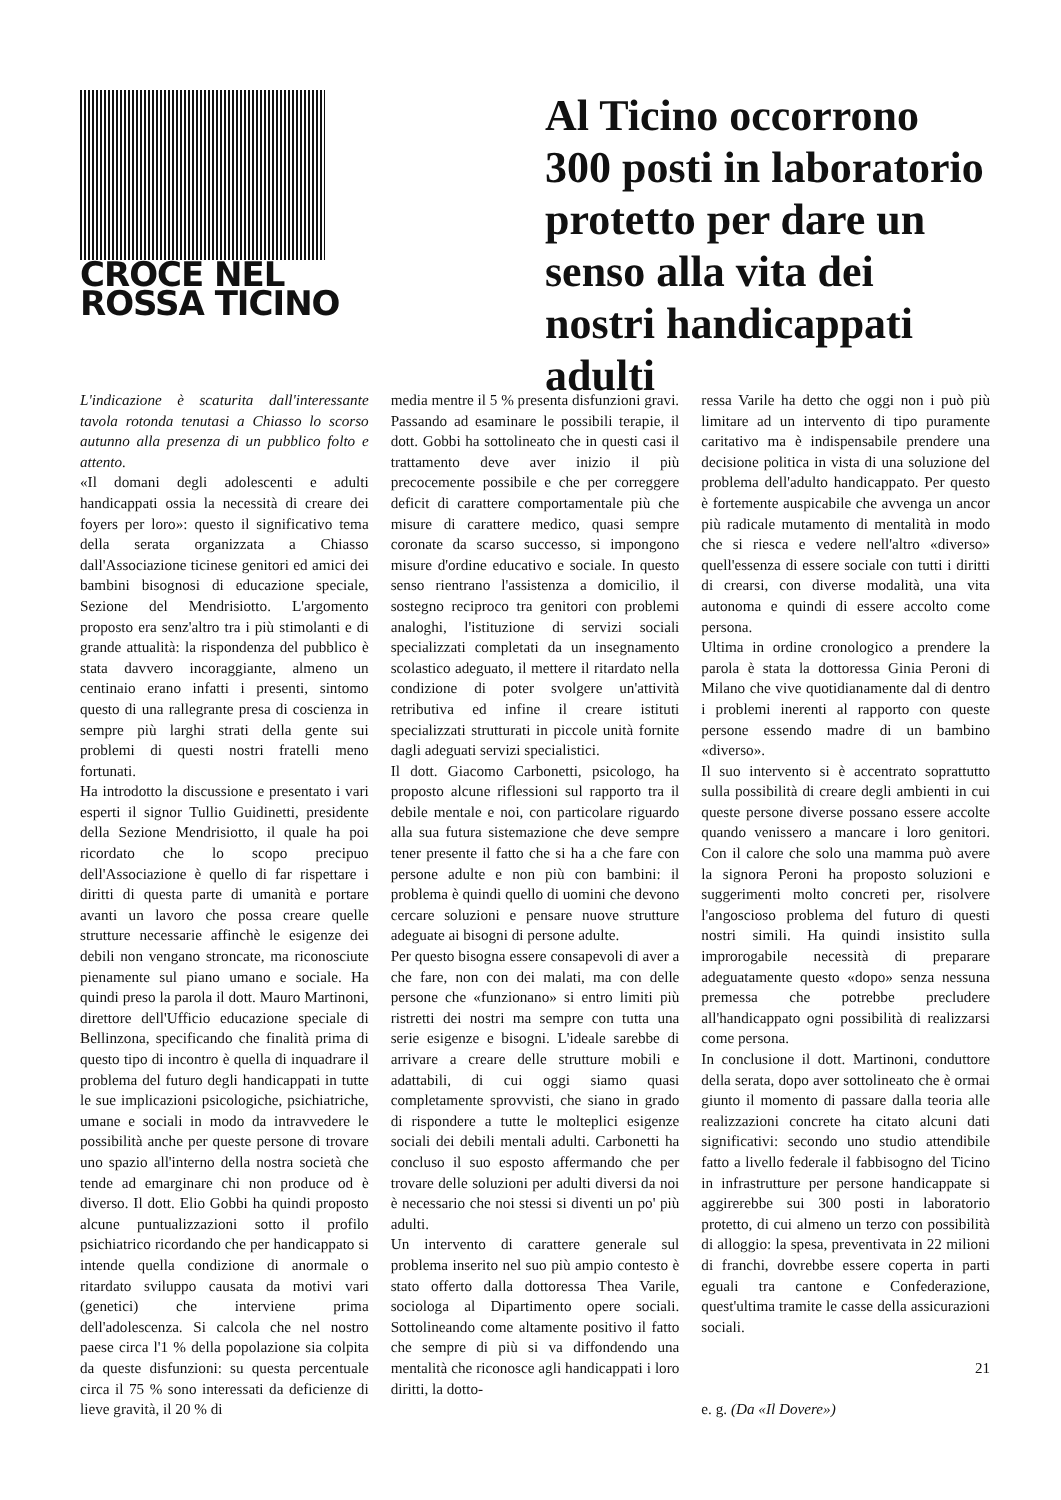CROCE NEL
ROSSA TICINO
Al Ticino occorrono 300 posti in laboratorio protetto per dare un senso alla vita dei nostri handicappati adulti
L'indicazione è scaturita dall'interessante tavola rotonda tenutasi a Chiasso lo scorso autunno alla presenza di un pubblico folto e attento.
«Il domani degli adolescenti e adulti handicappati ossia la necessità di creare dei foyers per loro»: questo il significativo tema della serata organizzata a Chiasso dall'Associazione ticinese genitori ed amici dei bambini bisognosi di educazione speciale, Sezione del Mendrisiotto. L'argomento proposto era senz'altro tra i più stimolanti e di grande attualità: la rispondenza del pubblico è stata davvero incoraggiante, almeno un centinaio erano infatti i presenti, sintomo questo di una rallegrante presa di coscienza in sempre più larghi strati della gente sui problemi di questi nostri fratelli meno fortunati.
Ha introdotto la discussione e presentato i vari esperti il signor Tullio Guidinetti, presidente della Sezione Mendrisiotto, il quale ha poi ricordato che lo scopo precipuo dell'Associazione è quello di far rispettare i diritti di questa parte di umanità e portare avanti un lavoro che possa creare quelle strutture necessarie affinchè le esigenze dei debili non vengano stroncate, ma riconosciute pienamente sul piano umano e sociale. Ha quindi preso la parola il dott. Mauro Martinoni, direttore dell'Ufficio educazione speciale di Bellinzona, specificando che finalità prima di questo tipo di incontro è quella di inquadrare il problema del futuro degli handicappati in tutte le sue implicazioni psicologiche, psichiatriche, umane e sociali in modo da intravvedere le possibilità anche per queste persone di trovare uno spazio all'interno della nostra società che tende ad emarginare chi non produce od è diverso. Il dott. Elio Gobbi ha quindi proposto alcune puntualizzazioni sotto il profilo psichiatrico ricordando che per handicappato si intende quella condizione di anormale o ritardato sviluppo causata da motivi vari (genetici) che interviene prima dell'adolescenza. Si calcola che nel nostro paese circa l'1 % della popolazione sia colpita da queste disfunzioni: su questa percentuale circa il 75 % sono interessati da deficienze di lieve gravità, il 20 % di
media mentre il 5 % presenta disfunzioni gravi.
Passando ad esaminare le possibili terapie, il dott. Gobbi ha sottolineato che in questi casi il trattamento deve aver inizio il più precocemente possibile e che per correggere deficit di carattere comportamentale più che misure di carattere medico, quasi sempre coronate da scarso successo, si impongono misure d'ordine educativo e sociale. In questo senso rientrano l'assistenza a domicilio, il sostegno reciproco tra genitori con problemi analoghi, l'istituzione di servizi sociali specializzati completati da un insegnamento scolastico adeguato, il mettere il ritardato nella condizione di poter svolgere un'attività retributiva ed infine il creare istituti specializzati strutturati in piccole unità fornite dagli adeguati servizi specialistici.
Il dott. Giacomo Carbonetti, psicologo, ha proposto alcune riflessioni sul rapporto tra il debile mentale e noi, con particolare riguardo alla sua futura sistemazione che deve sempre tener presente il fatto che si ha a che fare con persone adulte e non più con bambini: il problema è quindi quello di uomini che devono cercare soluzioni e pensare nuove strutture adeguate ai bisogni di persone adulte.
Per questo bisogna essere consapevoli di aver a che fare, non con dei malati, ma con delle persone che «funzionano» si entro limiti più ristretti dei nostri ma sempre con tutta una serie esigenze e bisogni. L'ideale sarebbe di arrivare a creare delle strutture mobili e adattabili, di cui oggi siamo quasi completamente sprovvisti, che siano in grado di rispondere a tutte le molteplici esigenze sociali dei debili mentali adulti. Carbonetti ha concluso il suo esposto affermando che per trovare delle soluzioni per adulti diversi da noi è necessario che noi stessi si diventi un po' più adulti.
Un intervento di carattere generale sul problema inserito nel suo più ampio contesto è stato offerto dalla dottoressa Thea Varile, sociologa al Dipartimento opere sociali. Sottolineando come altamente positivo il fatto che sempre di più si va diffondendo una mentalità che riconosce agli handicappati i loro diritti, la dotto-
ressa Varile ha detto che oggi non i può più limitare ad un intervento di tipo puramente caritativo ma è indispensabile prendere una decisione politica in vista di una soluzione del problema dell'adulto handicappato. Per questo è fortemente auspicabile che avvenga un ancor più radicale mutamento di mentalità in modo che si riesca e vedere nell'altro «diverso» quell'essenza di essere sociale con tutti i diritti di crearsi, con diverse modalità, una vita autonoma e quindi di essere accolto come persona.
Ultima in ordine cronologico a prendere la parola è stata la dottoressa Ginia Peroni di Milano che vive quotidianamente dal di dentro i problemi inerenti al rapporto con queste persone essendo madre di un bambino «diverso».
Il suo intervento si è accentrato soprattutto sulla possibilità di creare degli ambienti in cui queste persone diverse possano essere accolte quando venissero a mancare i loro genitori. Con il calore che solo una mamma può avere la signora Peroni ha proposto soluzioni e suggerimenti molto concreti per, risolvere l'angoscioso problema del futuro di questi nostri simili. Ha quindi insistito sulla improrogabile necessità di preparare adeguatamente questo «dopo» senza nessuna premessa che potrebbe precludere all'handicappato ogni possibilità di realizzarsi come persona.
In conclusione il dott. Martinoni, conduttore della serata, dopo aver sottolineato che è ormai giunto il momento di passare dalla teoria alle realizzazioni concrete ha citato alcuni dati significativi: secondo uno studio attendibile fatto a livello federale il fabbisogno del Ticino in infrastrutture per persone handicappate si aggirerebbe sui 300 posti in laboratorio protetto, di cui almeno un terzo con possibilità di alloggio: la spesa, preventivata in 22 milioni di franchi, dovrebbe essere coperta in parti eguali tra cantone e Confederazione, quest'ultima tramite le casse della assicurazioni sociali.
e. g. (Da «Il Dovere»)
21